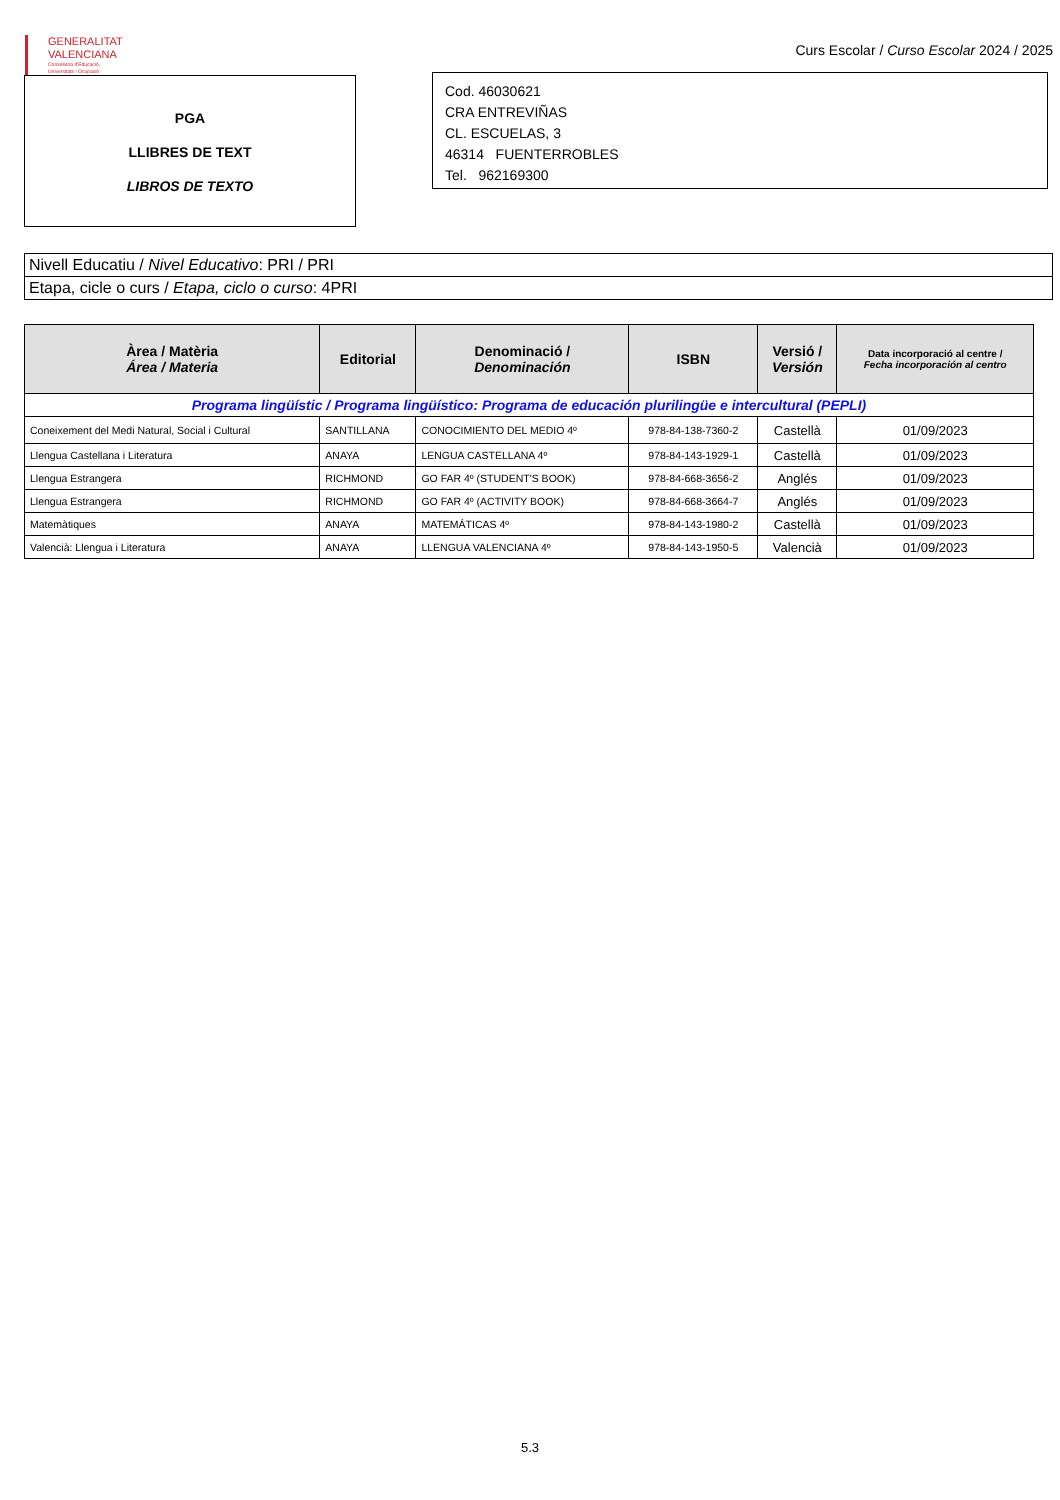GENERALITAT
VALENCIANA
Conselleria d'Educació,
Universitats i Ocupació
Curs Escolar / Curso Escolar 2024 / 2025
PGA
LLIBRES DE TEXT
LIBROS DE TEXTO
Cod. 46030621
CRA ENTREVIÑAS
CL. ESCUELAS, 3
46314 FUENTERROBLES
Tel. 962169300
Nivell Educatiu / Nivel Educativo: PRI / PRI
Etapa, cicle o curs / Etapa, ciclo o curso: 4PRI
| Àrea / Matèria Área / Materia | Editorial | Denominació / Denominación | ISBN | Versió / Versión | Data incorporació al centre / Fecha incorporación al centro |
| --- | --- | --- | --- | --- | --- |
| Programa lingüístic / Programa lingüístico: Programa de educación plurilingüe e intercultural (PEPLI) | | | | | |
| Coneixement del Medi Natural, Social i Cultural | SANTILLANA | CONOCIMIENTO DEL MEDIO 4º | 978-84-138-7360-2 | Castellà | 01/09/2023 |
| Llengua Castellana i Literatura | ANAYA | LENGUA CASTELLANA 4º | 978-84-143-1929-1 | Castellà | 01/09/2023 |
| Llengua Estrangera | RICHMOND | GO FAR 4º (STUDENT'S BOOK) | 978-84-668-3656-2 | Anglés | 01/09/2023 |
| Llengua Estrangera | RICHMOND | GO FAR 4º (ACTIVITY BOOK) | 978-84-668-3664-7 | Anglés | 01/09/2023 |
| Matemàtiques | ANAYA | MATEMÁTICAS 4º | 978-84-143-1980-2 | Castellà | 01/09/2023 |
| Valencià: Llengua i Literatura | ANAYA | LLENGUA VALENCIANA 4º | 978-84-143-1950-5 | Valencià | 01/09/2023 |
5.3